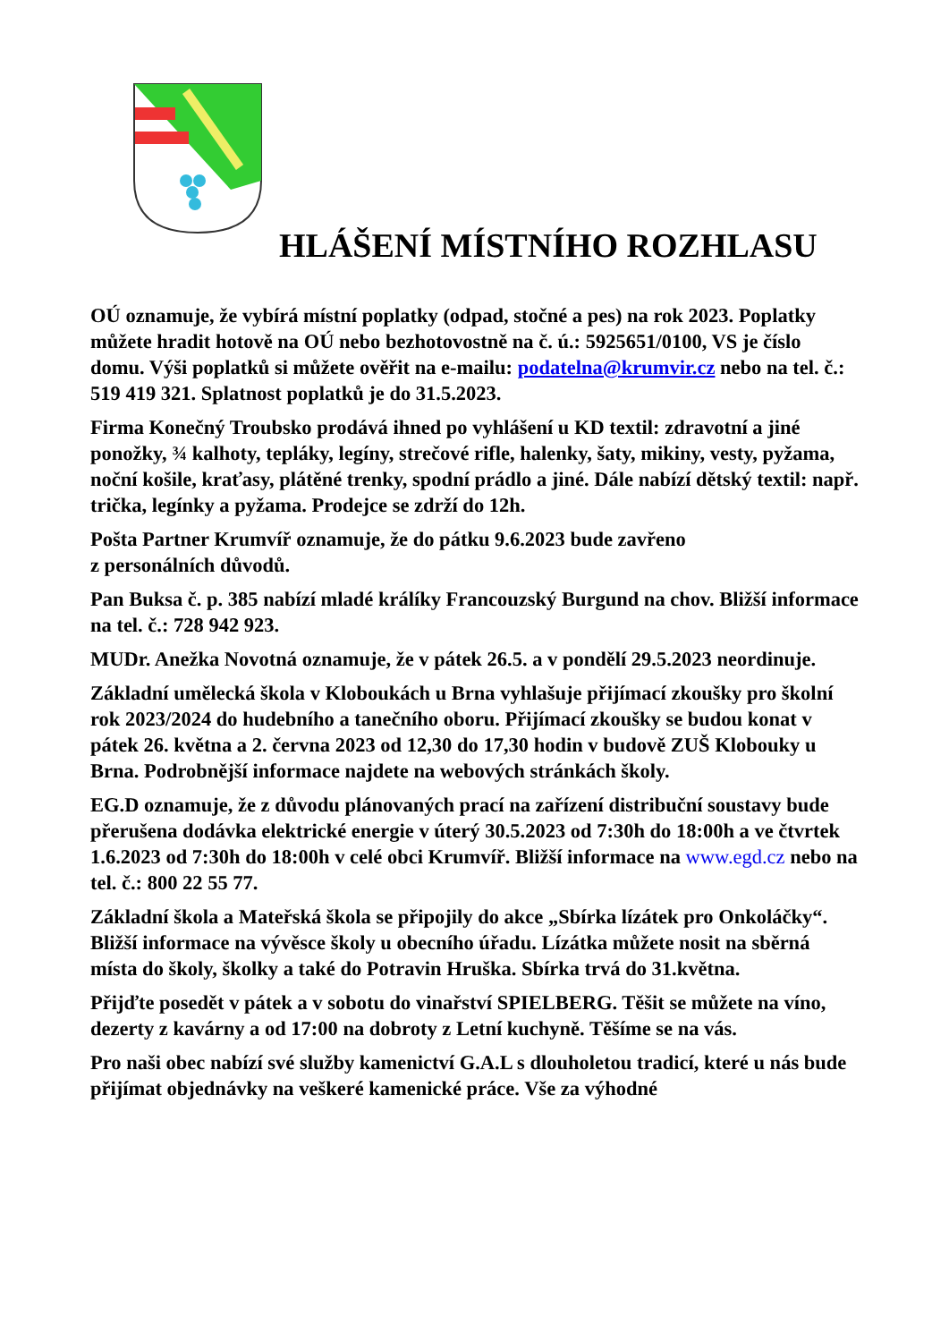HLÁŠENÍ MÍSTNÍHO ROZHLASU
OÚ oznamuje, že vybírá místní poplatky (odpad, stočné a pes) na rok 2023. Poplatky můžete hradit hotově na OÚ nebo bezhotovostně na č. ú.: 5925651/0100, VS je číslo domu. Výši poplatků si můžete ověřit na e-mailu: podatelna@krumvir.cz nebo na tel. č.: 519 419 321. Splatnost poplatků je do 31.5.2023.
Firma Konečný Troubsko prodává ihned po vyhlášení u KD textil: zdravotní a jiné ponožky, ¾ kalhoty, tepláky, legíny, strečové rifle, halenky, šaty, mikiny, vesty, pyžama, noční košile, kraťasy, plátěné trenky, spodní prádlo a jiné. Dále nabízí dětský textil: např. trička, legínky a pyžama. Prodejce se zdrží do 12h.
Pošta Partner Krumvíř oznamuje, že do pátku 9.6.2023 bude zavřeno
z personálních důvodů.
Pan Buksa č. p. 385 nabízí mladé králíky Francouzský Burgund na chov. Bližší informace na tel. č.: 728 942 923.
MUDr. Anežka Novotná oznamuje, že v pátek 26.5. a v pondělí 29.5.2023 neordinuje.
Základní umělecká škola v Kloboukách u Brna vyhlašuje přijímací zkoušky pro školní rok 2023/2024 do hudebního a tanečního oboru. Přijímací zkoušky se budou konat v pátek 26. května a 2. června 2023 od 12,30 do 17,30 hodin v budově ZUŠ Klobouky u Brna. Podrobnější informace najdete na webových stránkách školy.
EG.D oznamuje, že z důvodu plánovaných prací na zařízení distribuční soustavy bude přerušena dodávka elektrické energie v úterý 30.5.2023 od 7:30h do 18:00h a ve čtvrtek 1.6.2023 od 7:30h do 18:00h v celé obci Krumvíř. Bližší informace na www.egd.cz nebo na tel. č.: 800 22 55 77.
Základní škola a Mateřská škola se připojily do akce „Sbírka lízátek pro Onkoláčky“. Bližší informace na vývěsce školy u obecního úřadu. Lízátka můžete nosit na sběrná místa do školy, školky a také do Potravin Hruška. Sbírka trvá do 31.května.
Přijďte posedět v pátek a v sobotu do vinařství SPIELBERG. Těšit se můžete na víno, dezerty z kavárny a od 17:00 na dobroty z Letní kuchyně. Těšíme se na vás.
Pro naši obec nabízí své služby kamenictví G.A.L s dlouholetou tradicí, které u nás bude přijímat objednávky na veškeré kamenické práce. Vše za výhodné